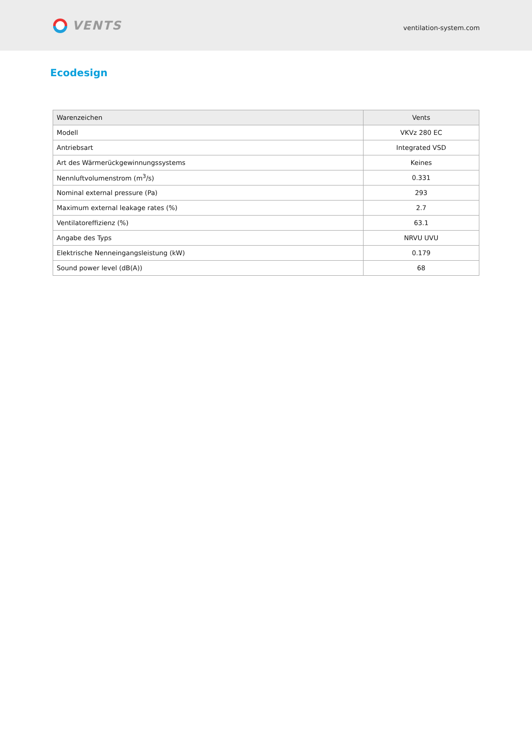VENTS
ventilation-system.com
Ecodesign
| Warenzeichen | Vents |
| Modell | VKVz 280 EC |
| Antriebsart | Integrated VSD |
| Art des Wärmerückgewinnungssystems | Keines |
| Nennluftvolumenstrom (m<sup>3</sup>/s) | 0.331 |
| Nominal external pressure (Pa) | 293 |
| Maximum external leakage rates (%) | 2.7 |
| Ventilatoreffizienz (%) | 63.1 |
| Angabe des Typs | NRVU UVU |
| Elektrische Nenneingangsleistung (kW) | 0.179 |
| Sound power level (dB(A)) | 68 |